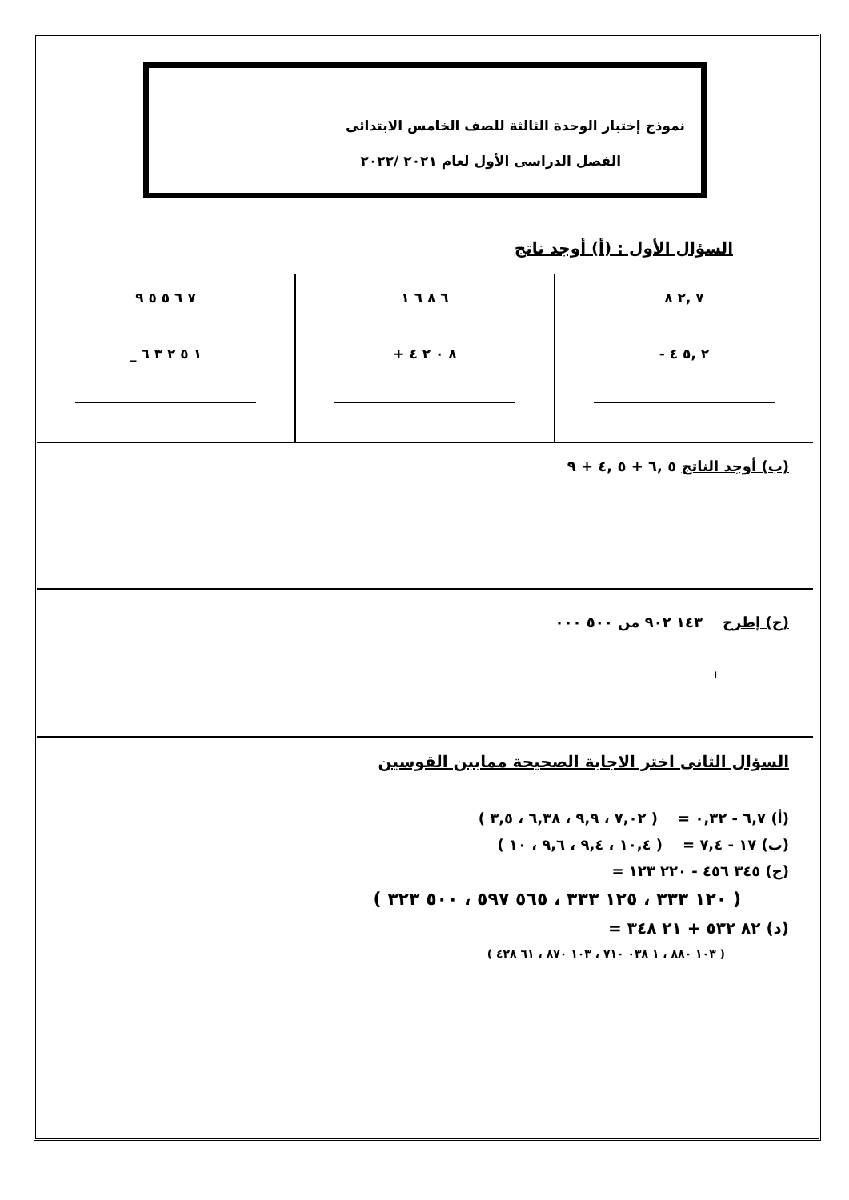نموذج إختبار الوحدة الثالثة للصف الخامس الابتدائى
الفصل الدراسى الأول لعام ٢٠٢١ /٢٠٢٢
السؤال الأول : (أ) أوجد ناتج
٧ ,٢ ٨
- ٢ ,٥ ٤
٦ ٨ ٦ ١
+ ٨ ٠ ٢ ٤
٧ ٦ ٥ ٥ ٩
_ ١ ٥ ٢ ٣ ٦
(ب) أوجد الناتج ٥ ,٦ + ٥ ,٤ + ٩
(ج) إطرح ١٤٣ ٩٠٢ من ٥٠٠ ٠٠٠
ا
السؤال الثانى اختر الاجابة الصحيحة مماببن القوسين
(أ) ٦,٧ - ٠,٣٢ = ( ٧,٠٢ ، ٩,٩ ، ٦,٣٨ ، ٣,٥ )
(ب) ١٧ - ٧,٤ = ( ١٠,٤ ، ٩,٤ ، ٩,٦ ، ١٠ )
(ج) ٣٤٥ ٤٥٦ - ٢٢٠ ١٢٣ =
( ١٢٠ ٣٣٣ ، ١٢٥ ٣٣٣ ، ٥٦٥ ٥٩٧ ، ٥٠٠ ٣٢٣ )
(د) ٨٢ ٥٣٢ + ٢١ ٣٤٨ =
( ١٠٣ ٨٨٠ ، ١ ٠٣٨ ٧١٠ ، ١٠٣ ٨٧٠ ، ٦١ ٤٢٨ )